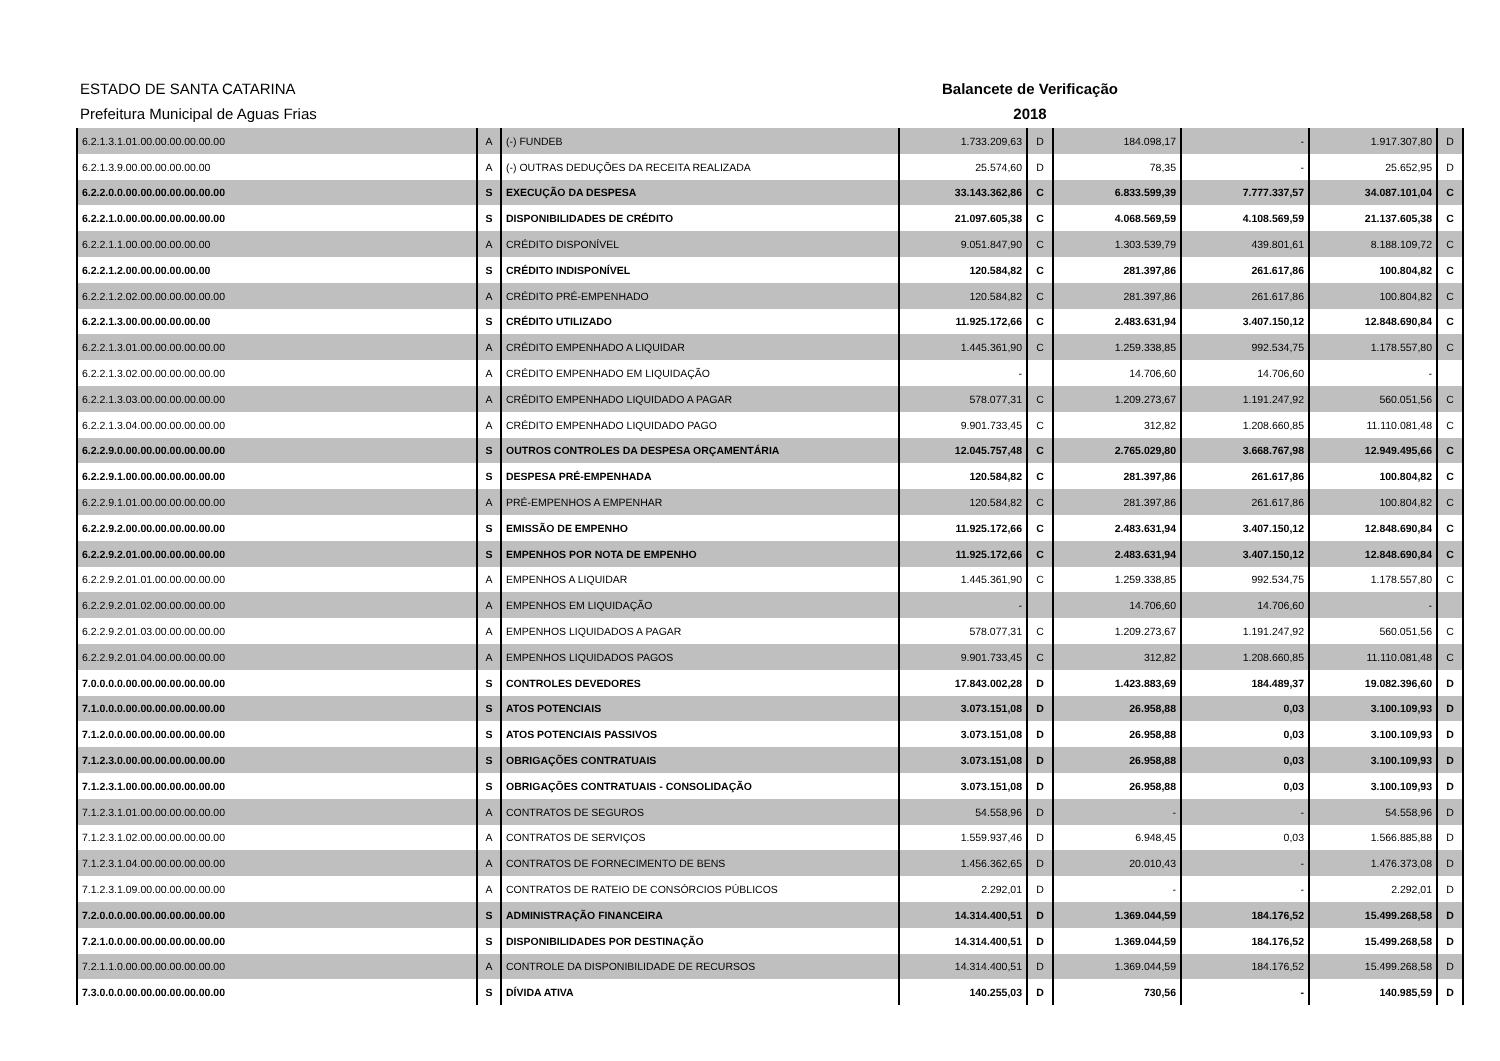ESTADO DE SANTA CATARINA Balancete de Verificação
Prefeitura Municipal de Aguas Frias 2018
| 6.2.1.3.1.01.00.00.00.00.00.00 | A | (-) FUNDEB | 1.733.209,63 | D | 184.098,17 | - | 1.917.307,80 | D |
| 6.2.1.3.9.00.00.00.00.00.00 | A | (-) OUTRAS DEDUÇÕES DA RECEITA REALIZADA | 25.574,60 | D | 78,35 | - | 25.652,95 | D |
| 6.2.2.0.0.00.00.00.00.00.00.00 | S | EXECUÇÃO DA DESPESA | 33.143.362,86 | C | 6.833.599,39 | 7.777.337,57 | 34.087.101,04 | C |
| 6.2.2.1.0.00.00.00.00.00.00.00 | S | DISPONIBILIDADES DE CRÉDITO | 21.097.605,38 | C | 4.068.569,59 | 4.108.569,59 | 21.137.605,38 | C |
| 6.2.2.1.1.00.00.00.00.00.00 | A | CRÉDITO DISPONÍVEL | 9.051.847,90 | C | 1.303.539,79 | 439.801,61 | 8.188.109,72 | C |
| 6.2.2.1.2.00.00.00.00.00.00 | S | CRÉDITO INDISPONÍVEL | 120.584,82 | C | 281.397,86 | 261.617,86 | 100.804,82 | C |
| 6.2.2.1.2.02.00.00.00.00.00.00 | A | CRÉDITO PRÉ-EMPENHADO | 120.584,82 | C | 281.397,86 | 261.617,86 | 100.804,82 | C |
| 6.2.2.1.3.00.00.00.00.00.00 | S | CRÉDITO UTILIZADO | 11.925.172,66 | C | 2.483.631,94 | 3.407.150,12 | 12.848.690,84 | C |
| 6.2.2.1.3.01.00.00.00.00.00.00 | A | CRÉDITO EMPENHADO A LIQUIDAR | 1.445.361,90 | C | 1.259.338,85 | 992.534,75 | 1.178.557,80 | C |
| 6.2.2.1.3.02.00.00.00.00.00.00 | A | CRÉDITO EMPENHADO EM LIQUIDAÇÃO | - | | 14.706,60 | 14.706,60 | - | |
| 6.2.2.1.3.03.00.00.00.00.00.00 | A | CRÉDITO EMPENHADO LIQUIDADO A PAGAR | 578.077,31 | C | 1.209.273,67 | 1.191.247,92 | 560.051,56 | C |
| 6.2.2.1.3.04.00.00.00.00.00.00 | A | CRÉDITO EMPENHADO LIQUIDADO PAGO | 9.901.733,45 | C | 312,82 | 1.208.660,85 | 11.110.081,48 | C |
| 6.2.2.9.0.00.00.00.00.00.00.00 | S | OUTROS CONTROLES DA DESPESA ORÇAMENTÁRIA | 12.045.757,48 | C | 2.765.029,80 | 3.668.767,98 | 12.949.495,66 | C |
| 6.2.2.9.1.00.00.00.00.00.00.00 | S | DESPESA PRÉ-EMPENHADA | 120.584,82 | C | 281.397,86 | 261.617,86 | 100.804,82 | C |
| 6.2.2.9.1.01.00.00.00.00.00.00 | A | PRÉ-EMPENHOS A EMPENHAR | 120.584,82 | C | 281.397,86 | 261.617,86 | 100.804,82 | C |
| 6.2.2.9.2.00.00.00.00.00.00.00 | S | EMISSÃO DE EMPENHO | 11.925.172,66 | C | 2.483.631,94 | 3.407.150,12 | 12.848.690,84 | C |
| 6.2.2.9.2.01.00.00.00.00.00.00 | S | EMPENHOS POR NOTA DE EMPENHO | 11.925.172,66 | C | 2.483.631,94 | 3.407.150,12 | 12.848.690,84 | C |
| 6.2.2.9.2.01.01.00.00.00.00.00 | A | EMPENHOS A LIQUIDAR | 1.445.361,90 | C | 1.259.338,85 | 992.534,75 | 1.178.557,80 | C |
| 6.2.2.9.2.01.02.00.00.00.00.00 | A | EMPENHOS EM LIQUIDAÇÃO | - | | 14.706,60 | 14.706,60 | - | |
| 6.2.2.9.2.01.03.00.00.00.00.00 | A | EMPENHOS LIQUIDADOS A PAGAR | 578.077,31 | C | 1.209.273,67 | 1.191.247,92 | 560.051,56 | C |
| 6.2.2.9.2.01.04.00.00.00.00.00 | A | EMPENHOS LIQUIDADOS PAGOS | 9.901.733,45 | C | 312,82 | 1.208.660,85 | 11.110.081,48 | C |
| 7.0.0.0.0.00.00.00.00.00.00.00 | S | CONTROLES DEVEDORES | 17.843.002,28 | D | 1.423.883,69 | 184.489,37 | 19.082.396,60 | D |
| 7.1.0.0.0.00.00.00.00.00.00.00 | S | ATOS POTENCIAIS | 3.073.151,08 | D | 26.958,88 | 0,03 | 3.100.109,93 | D |
| 7.1.2.0.0.00.00.00.00.00.00.00 | S | ATOS POTENCIAIS PASSIVOS | 3.073.151,08 | D | 26.958,88 | 0,03 | 3.100.109,93 | D |
| 7.1.2.3.0.00.00.00.00.00.00.00 | S | OBRIGAÇÕES CONTRATUAIS | 3.073.151,08 | D | 26.958,88 | 0,03 | 3.100.109,93 | D |
| 7.1.2.3.1.00.00.00.00.00.00.00 | S | OBRIGAÇÕES CONTRATUAIS - CONSOLIDAÇÃO | 3.073.151,08 | D | 26.958,88 | 0,03 | 3.100.109,93 | D |
| 7.1.2.3.1.01.00.00.00.00.00.00 | A | CONTRATOS DE SEGUROS | 54.558,96 | D | - | - | 54.558,96 | D |
| 7.1.2.3.1.02.00.00.00.00.00.00 | A | CONTRATOS DE SERVIÇOS | 1.559.937,46 | D | 6.948,45 | 0,03 | 1.566.885,88 | D |
| 7.1.2.3.1.04.00.00.00.00.00.00 | A | CONTRATOS DE FORNECIMENTO DE BENS | 1.456.362,65 | D | 20.010,43 | - | 1.476.373,08 | D |
| 7.1.2.3.1.09.00.00.00.00.00.00 | A | CONTRATOS DE RATEIO DE CONSÓRCIOS PÚBLICOS | 2.292,01 | D | - | - | 2.292,01 | D |
| 7.2.0.0.0.00.00.00.00.00.00.00 | S | ADMINISTRAÇÃO FINANCEIRA | 14.314.400,51 | D | 1.369.044,59 | 184.176,52 | 15.499.268,58 | D |
| 7.2.1.0.0.00.00.00.00.00.00.00 | S | DISPONIBILIDADES POR DESTINAÇÃO | 14.314.400,51 | D | 1.369.044,59 | 184.176,52 | 15.499.268,58 | D |
| 7.2.1.1.0.00.00.00.00.00.00.00 | A | CONTROLE DA DISPONIBILIDADE DE RECURSOS | 14.314.400,51 | D | 1.369.044,59 | 184.176,52 | 15.499.268,58 | D |
| 7.3.0.0.0.00.00.00.00.00.00.00 | S | DÍVIDA ATIVA | 140.255,03 | D | 730,56 | - | 140.985,59 | D |